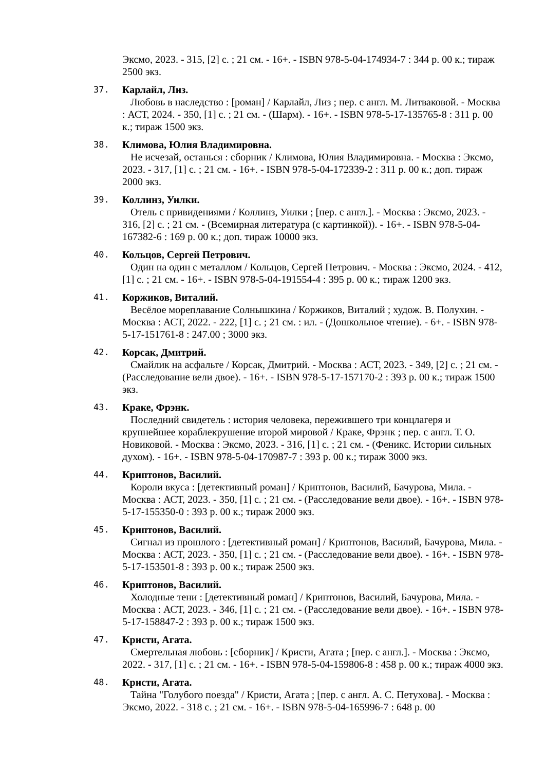Эксмо, 2023. - 315, [2] с. ; 21 см. - 16+. - ISBN 978-5-04-174934-7 : 344 р. 00 к.; тираж 2500 экз.
37. Карлайл, Лиз.
Любовь в наследство : [роман] / Карлайл, Лиз ; пер. с англ. М. Литваковой. - Москва : АСТ, 2024. - 350, [1] с. ; 21 см. - (Шарм). - 16+. - ISBN 978-5-17-135765-8 : 311 р. 00 к.; тираж 1500 экз.
38. Климова, Юлия Владимировна.
Не исчезай, останься : сборник / Климова, Юлия Владимировна. - Москва : Эксмо, 2023. - 317, [1] с. ; 21 см. - 16+. - ISBN 978-5-04-172339-2 : 311 р. 00 к.; доп. тираж 2000 экз.
39. Коллинз, Уилки.
Отель с привидениями / Коллинз, Уилки ; [пер. с англ.]. - Москва : Эксмо, 2023. - 316, [2] с. ; 21 см. - (Всемирная литература (с картинкой)). - 16+. - ISBN 978-5-04-167382-6 : 169 р. 00 к.; доп. тираж 10000 экз.
40. Кольцов, Сергей Петрович.
Один на один с металлом / Кольцов, Сергей Петрович. - Москва : Эксмо, 2024. - 412, [1] с. ; 21 см. - 16+. - ISBN 978-5-04-191554-4 : 395 р. 00 к.; тираж 1200 экз.
41. Коржиков, Виталий.
Весёлое мореплавание Солнышкина / Коржиков, Виталий ; худож. В. Полухин. - Москва : АСТ, 2022. - 222, [1] с. ; 21 см. : ил. - (Дошкольное чтение). - 6+. - ISBN 978-5-17-151761-8 : 247.00 ; 3000 экз.
42. Корсак, Дмитрий.
Смайлик на асфальте / Корсак, Дмитрий. - Москва : АСТ, 2023. - 349, [2] с. ; 21 см. - (Расследование вели двое). - 16+. - ISBN 978-5-17-157170-2 : 393 р. 00 к.; тираж 1500 экз.
43. Краке, Фрэнк.
Последний свидетель : история человека, пережившего три концлагеря и крупнейшее кораблекрушение второй мировой / Краке, Фрэнк ; пер. с англ. Т. О. Новиковой. - Москва : Эксмо, 2023. - 316, [1] с. ; 21 см. - (Феникс. Истории сильных духом). - 16+. - ISBN 978-5-04-170987-7 : 393 р. 00 к.; тираж 3000 экз.
44. Криптонов, Василий.
Короли вкуса : [детективный роман] / Криптонов, Василий, Бачурова, Мила. - Москва : АСТ, 2023. - 350, [1] с. ; 21 см. - (Расследование вели двое). - 16+. - ISBN 978-5-17-155350-0 : 393 р. 00 к.; тираж 2000 экз.
45. Криптонов, Василий.
Сигнал из прошлого : [детективный роман] / Криптонов, Василий, Бачурова, Мила. - Москва : АСТ, 2023. - 350, [1] с. ; 21 см. - (Расследование вели двое). - 16+. - ISBN 978-5-17-153501-8 : 393 р. 00 к.; тираж 2500 экз.
46. Криптонов, Василий.
Холодные тени : [детективный роман] / Криптонов, Василий, Бачурова, Мила. - Москва : АСТ, 2023. - 346, [1] с. ; 21 см. - (Расследование вели двое). - 16+. - ISBN 978-5-17-158847-2 : 393 р. 00 к.; тираж 1500 экз.
47. Кристи, Агата.
Смертельная любовь : [сборник] / Кристи, Агата ; [пер. с англ.]. - Москва : Эксмо, 2022. - 317, [1] с. ; 21 см. - 16+. - ISBN 978-5-04-159806-8 : 458 р. 00 к.; тираж 4000 экз.
48. Кристи, Агата.
Тайна "Голубого поезда" / Кристи, Агата ; [пер. с англ. А. С. Петухова]. - Москва : Эксмо, 2022. - 318 с. ; 21 см. - 16+. - ISBN 978-5-04-165996-7 : 648 р. 00